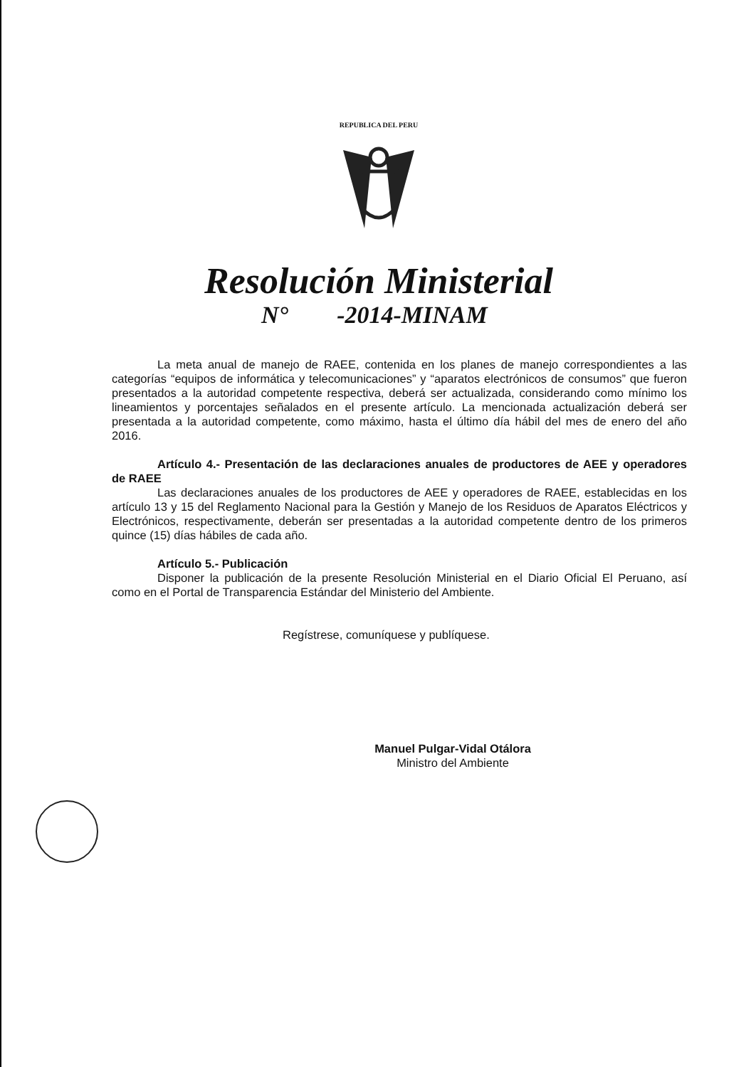REPUBLICA DEL PERU
Resolución Ministerial
N° -2014-MINAM
La meta anual de manejo de RAEE, contenida en los planes de manejo correspondientes a las categorías “equipos de informática y telecomunicaciones” y “aparatos electrónicos de consumos” que fueron presentados a la autoridad competente respectiva, deberá ser actualizada, considerando como mínimo los lineamientos y porcentajes señalados en el presente artículo. La mencionada actualización deberá ser presentada a la autoridad competente, como máximo, hasta el último día hábil del mes de enero del año 2016.
Artículo 4.- Presentación de las declaraciones anuales de productores de AEE y operadores de RAEE
Las declaraciones anuales de los productores de AEE y operadores de RAEE, establecidas en los artículo 13 y 15 del Reglamento Nacional para la Gestión y Manejo de los Residuos de Aparatos Eléctricos y Electrónicos, respectivamente, deberán ser presentadas a la autoridad competente dentro de los primeros quince (15) días hábiles de cada año.
Artículo 5.- Publicación
Disponer la publicación de la presente Resolución Ministerial en el Diario Oficial El Peruano, así como en el Portal de Transparencia Estándar del Ministerio del Ambiente.
Regístrese, comuníquese y publíquese.
Manuel Pulgar-Vidal Otálora
Ministro del Ambiente